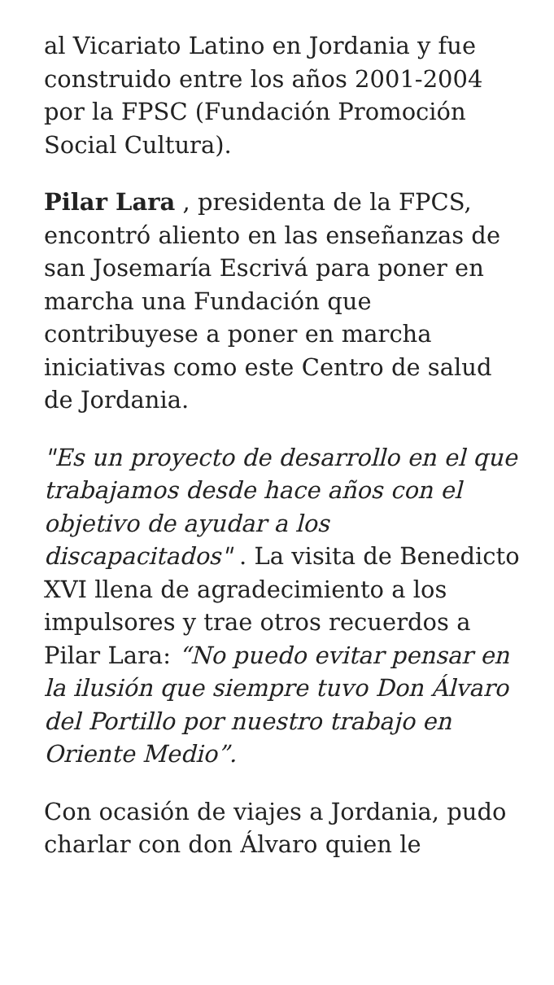al Vicariato Latino en Jordania y fue construido entre los años 2001-2004 por la FPSC (Fundación Promoción Social Cultura).
Pilar Lara , presidenta de la FPCS, encontró aliento en las enseñanzas de san Josemaría Escrivá para poner en marcha una Fundación que contribuyese a poner en marcha iniciativas como este Centro de salud de Jordania.
"Es un proyecto de desarrollo en el que trabajamos desde hace años con el objetivo de ayudar a los discapacitados" . La visita de Benedicto XVI llena de agradecimiento a los impulsores y trae otros recuerdos a Pilar Lara: “No puedo evitar pensar en la ilusión que siempre tuvo Don Álvaro del Portillo por nuestro trabajo en Oriente Medio”.
Con ocasión de viajes a Jordania, pudo charlar con don Álvaro quien le